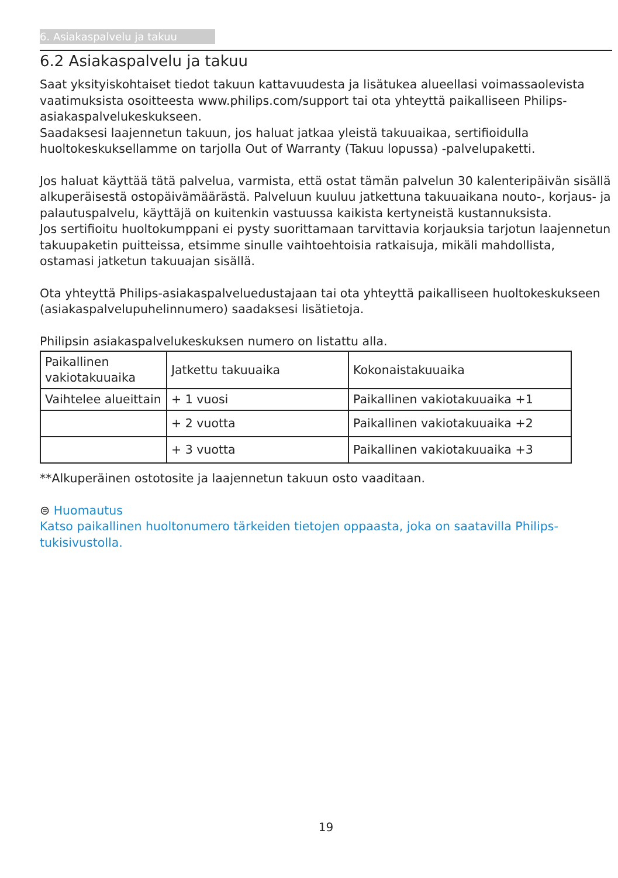6. Asiakaspalvelu ja takuu
6.2 Asiakaspalvelu ja takuu
Saat yksityiskohtaiset tiedot takuun kattavuudesta ja lisätukea alueellasi voimassaolevista vaatimuksista osoitteesta www.philips.com/support tai ota yhteyttä paikalliseen Philips-asiakaspalvelukeskukseen.
Saadaksesi laajennetun takuun, jos haluat jatkaa yleistä takuuaikaa, sertifioidulla huoltokeskuksellamme on tarjolla Out of Warranty (Takuu lopussa) -palvelupaketti.
Jos haluat käyttää tätä palvelua, varmista, että ostat tämän palvelun 30 kalenteripäivän sisällä alkuperäisestä ostopäivämäärästä. Palveluun kuuluu jatkettuna takuuaikana nouto-, korjaus- ja palautuspalvelu, käyttäjä on kuitenkin vastuussa kaikista kertyneistä kustannuksista.
Jos sertifioitu huoltokumppani ei pysty suorittamaan tarvittavia korjauksia tarjotun laajennetun takuupaketin puitteissa, etsimme sinulle vaihtoehtoisia ratkaisuja, mikäli mahdollista, ostamasi jatketun takuuajan sisällä.
Ota yhteyttä Philips-asiakaspalveluedustajaan tai ota yhteyttä paikalliseen huoltokeskukseen (asiakaspalvelupuhelinnumero) saadaksesi lisätietoja.
Philipsin asiakaspalvelukeskuksen numero on listattu alla.
| Paikallinen vakiotakuuaika | Jatkettu takuuaika | Kokonaistakuuaika |
| Vaihtelee alueittain | + 1 vuosi | Paikallinen vakiotakuuaika +1 |
| | + 2 vuotta | Paikallinen vakiotakuuaika +2 |
| | + 3 vuotta | Paikallinen vakiotakuuaika +3 |
**Alkuperäinen ostotosite ja laajennetun takuun osto vaaditaan.
⊜ Huomautus
Katso paikallinen huoltonumero tärkeiden tietojen oppaasta, joka on saatavilla Philips-tukisivustolla.
19